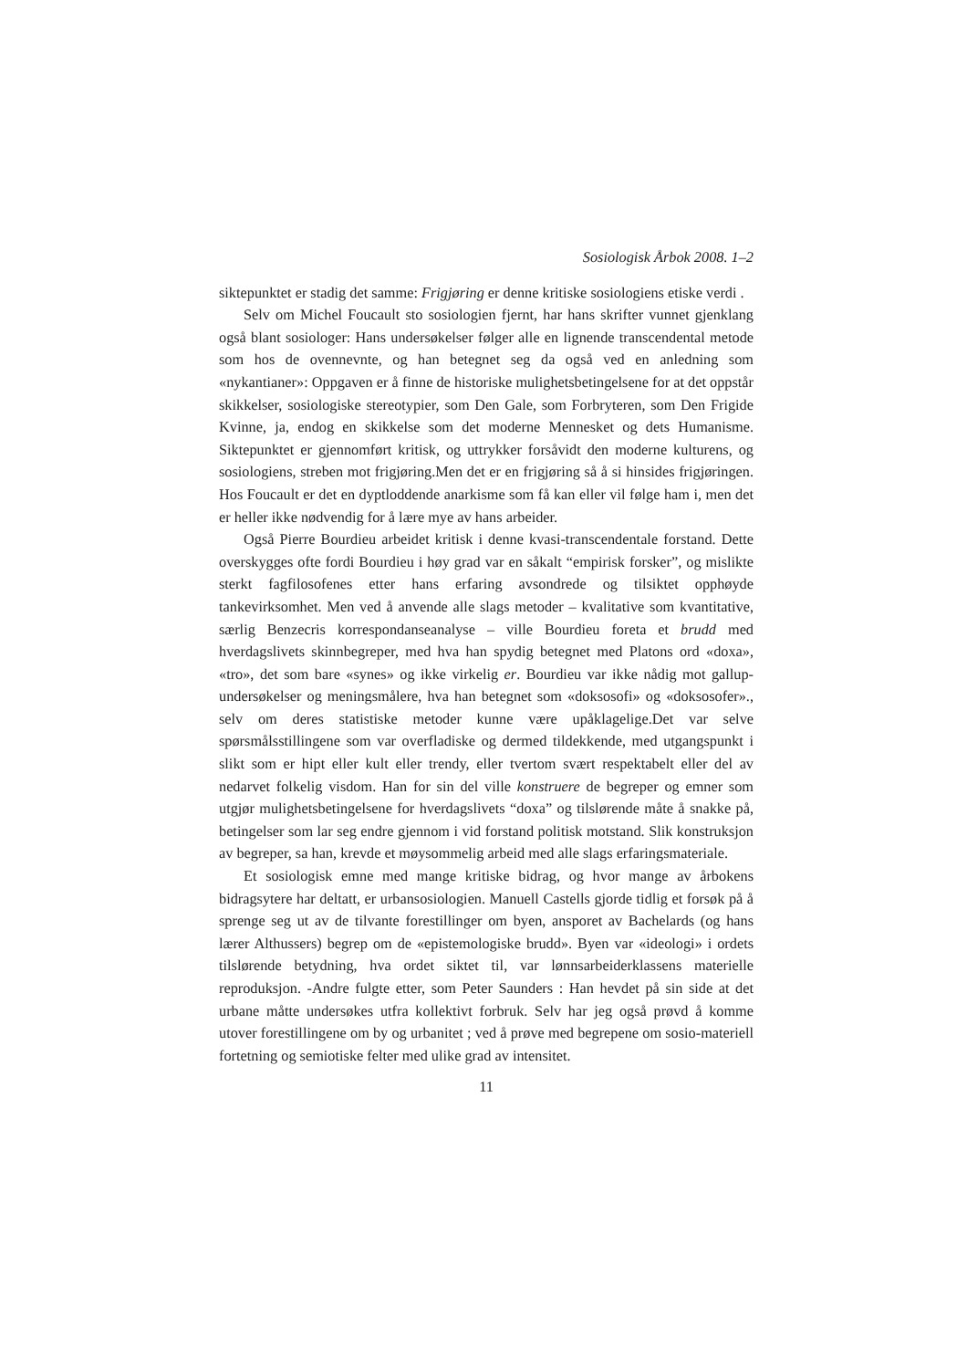Sosiologisk Årbok 2008. 1–2
siktepunktet er stadig det samme: Frigjøring er denne kritiske sosiologiens etiske verdi .
Selv om Michel Foucault sto sosiologien fjernt, har hans skrifter vunnet gjenklang også blant sosiologer: Hans undersøkelser følger alle en lignende transcendental metode som hos de ovennevnte, og han betegnet seg da også ved en anledning som «nykantianer»: Oppgaven er å finne de historiske mulighetsbetingelsene for at det oppstår skikkelser, sosiologiske stereotypier, som Den Gale, som Forbryteren, som Den Frigide Kvinne, ja, endog en skikkelse som det moderne Mennesket og dets Humanisme. Siktepunktet er gjennomført kritisk, og uttrykker forsåvidt den moderne kulturens, og sosiologiens, streben mot frigjøring.Men det er en frigjøring så å si hinsides frigjøringen. Hos Foucault er det en dyptloddende anarkisme som få kan eller vil følge ham i, men det er heller ikke nødvendig for å lære mye av hans arbeider.
Også Pierre Bourdieu arbeidet kritisk i denne kvasi-transcendentale forstand. Dette overskygges ofte fordi Bourdieu i høy grad var en såkalt “empirisk forsker”, og mislikte sterkt fagfilosofenes etter hans erfaring avsondrede og tilsiktet opphøyde tankevirksomhet. Men ved å anvende alle slags metoder – kvalitative som kvantitative, særlig Benzecris korrespondanseanalyse – ville Bourdieu foreta et brudd med hverdagslivets skinnbegreper, med hva han spydig betegnet med Platons ord «doxa», «tro», det som bare «synes» og ikke virkelig er. Bourdieu var ikke nådig mot gallup-undersøkelser og meningsmålere, hva han betegnet som «doksosofi» og «doksosofer»., selv om deres statistiske metoder kunne være upåklagelige.Det var selve spørsmålsstillingene som var overfladiske og dermed tildekkende, med utgangspunkt i slikt som er hipt eller kult eller trendy, eller tvertom svært respektabelt eller del av nedarvet folkelig visdom. Han for sin del ville konstruere de begreper og emner som utgjør mulighetsbetingelsene for hverdagslivets “doxa” og tilslørende måte å snakke på, betingelser som lar seg endre gjennom i vid forstand politisk motstand. Slik konstruksjon av begreper, sa han, krevde et møysommelig arbeid med alle slags erfaringsmateriale.
Et sosiologisk emne med mange kritiske bidrag, og hvor mange av årbokens bidragsytere har deltatt, er urbansosiologien. Manuell Castells gjorde tidlig et forsøk på å sprenge seg ut av de tilvante forestillinger om byen, ansporet av Bachelards (og hans lærer Althussers) begrep om de «epistemologiske brudd». Byen var «ideologi» i ordets tilslørende betydning, hva ordet siktet til, var lønnsarbeiderklassens materielle reproduksjon. -Andre fulgte etter, som Peter Saunders : Han hevdet på sin side at det urbane måtte undersøkes utfra kollektivt forbruk. Selv har jeg også prøvd å komme utover forestillingene om by og urbanitet ; ved å prøve med begrepene om sosio-materiell fortetning og semiotiske felter med ulike grad av intensitet.
11